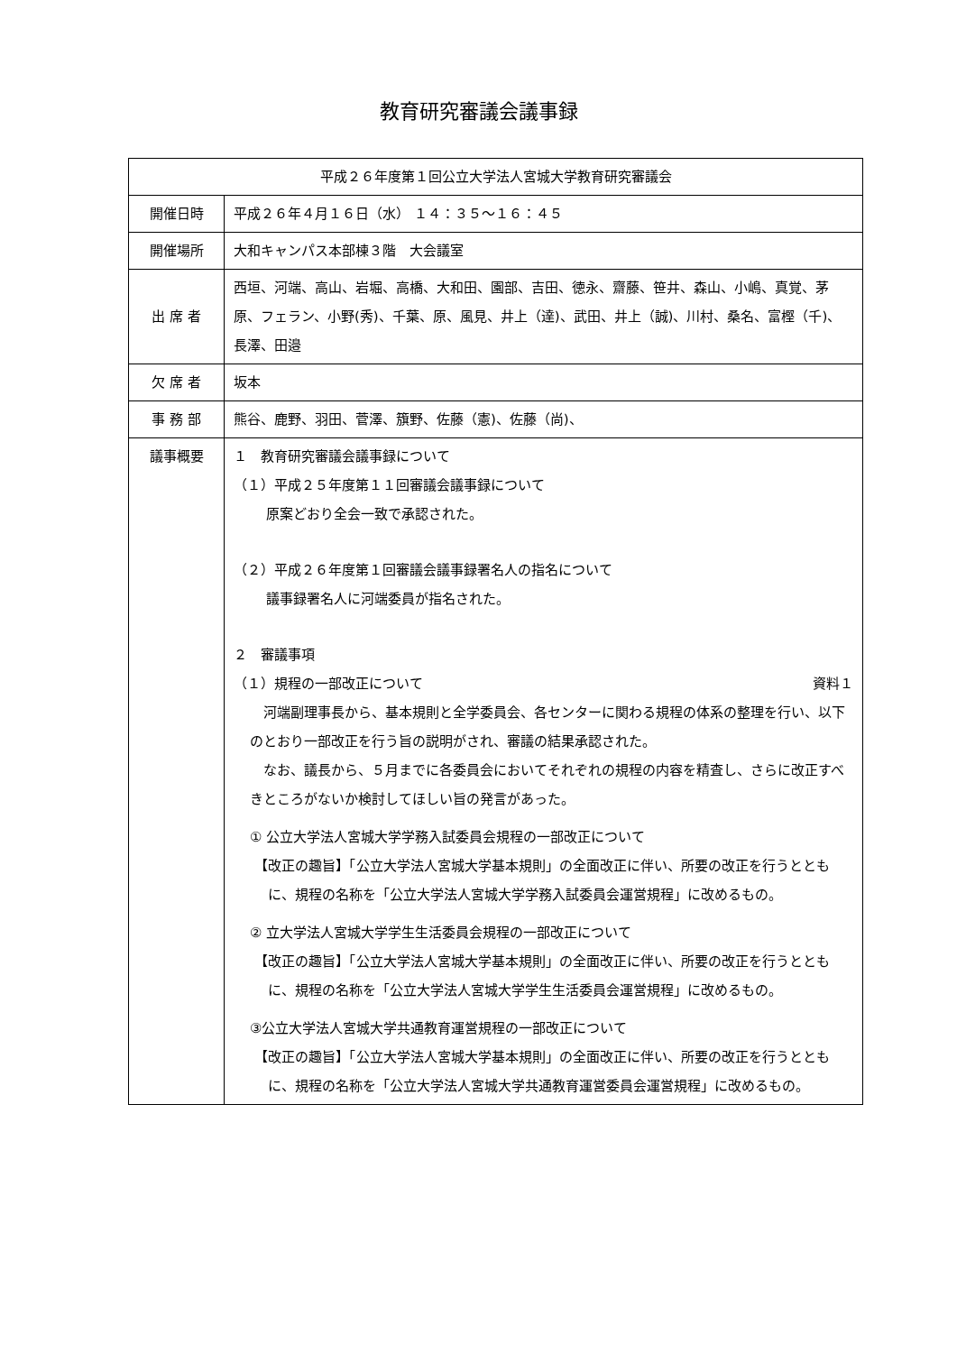教育研究審議会議事録
| 平成２６年度第１回公立大学法人宮城大学教育研究審議会 | |
| --- | --- |
| 開催日時 | 平成２６年４月１６日（水） １４：３５～１６：４５ |
| 開催場所 | 大和キャンパス本部棟３階 大会議室 |
| 出 席 者 | 西垣、河端、高山、岩堀、高橋、大和田、園部、吉田、徳永、齋藤、笹井、森山、小嶋、真覚、茅原、フェラン、小野(秀)、千葉、原、風見、井上（達)、武田、井上（誠)、川村、桑名、富樫（千)、長澤、田邉 |
| 欠 席 者 | 坂本 |
| 事 務 部 | 熊谷、鹿野、羽田、菅澤、籏野、佐藤（憲)、佐藤（尚)、 |
| 議事概要 | １ 教育研究審議会議事録について （１）平成２５年度第１１回審議会議事録について 原案どおり全会一致で承認された。 （２）平成２６年度第１回審議会議事録署名人の指名について 議事録署名人に河端委員が指名された。 ２ 審議事項 （１）規程の一部改正について 資料１ 河端副理事長から、基本規則と全学委員会、各センターに関わる規程の体系の整理を行い、以下のとおり一部改正を行う旨の説明がされ、審議の結果承認された。 なお、議長から、５月までに各委員会においてそれぞれの規程の内容を精査し、さらに改正すべきところがないか検討してほしい旨の発言があった。 ① 公立大学法人宮城大学学務入試委員会規程の一部改正について 【改正の趣旨】「公立大学法人宮城大学基本規則」の全面改正に伴い、所要の改正を行うとともに、規程の名称を「公立大学法人宮城大学学務入試委員会運営規程」に改めるもの。 ② 立大学法人宮城大学学生生活委員会規程の一部改正について 【改正の趣旨】「公立大学法人宮城大学基本規則」の全面改正に伴い、所要の改正を行うとともに、規程の名称を「公立大学法人宮城大学学生生活委員会運営規程」に改めるもの。 ③公立大学法人宮城大学共通教育運営規程の一部改正について 【改正の趣旨】「公立大学法人宮城大学基本規則」の全面改正に伴い、所要の改正を行うとともに、規程の名称を「公立大学法人宮城大学共通教育運営委員会運営規程」に改めるもの。 |